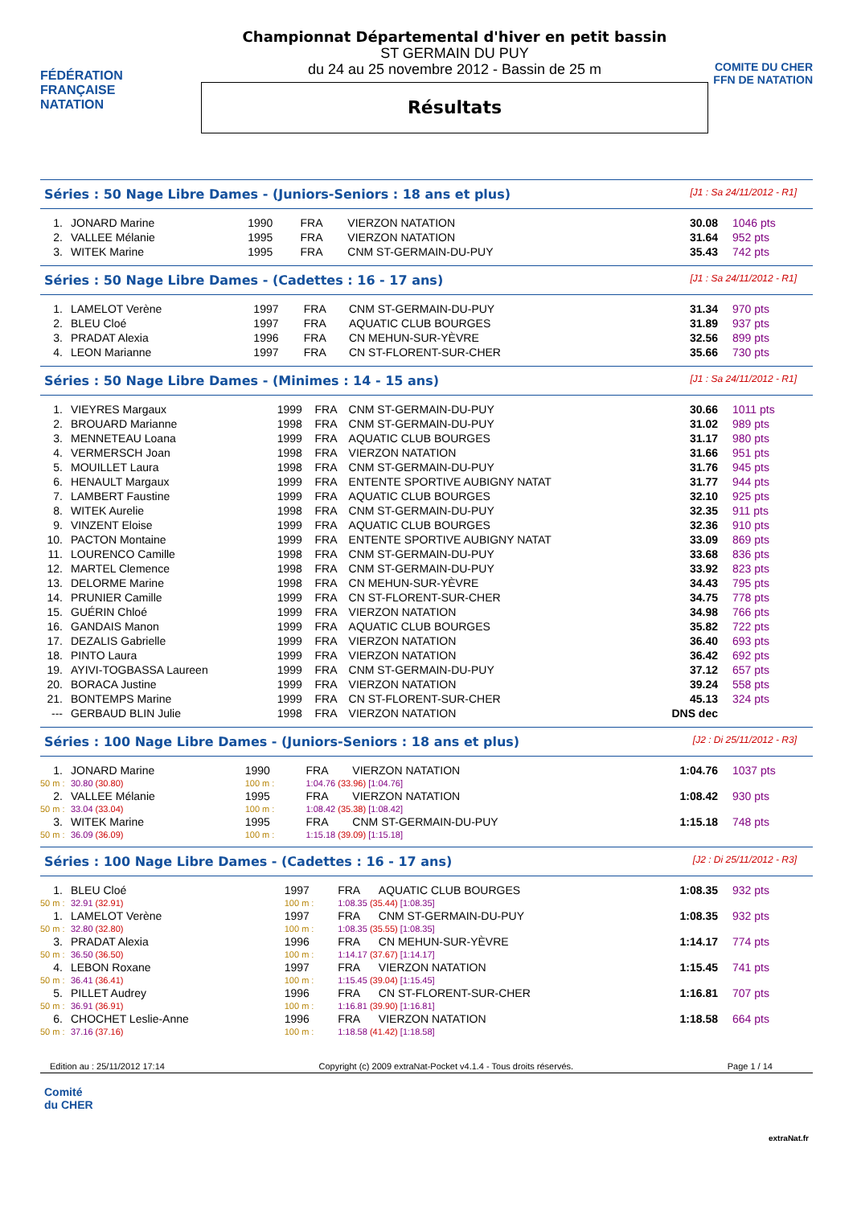FÉDÉRATION FRANÇAISE
NATATION
Championnat Départemental d'hiver en petit bassin
ST GERMAIN DU PUY
du 24 au 25 novembre 2012 - Bassin de 25 m
Résultats
COMITE DU CHER FFN DE NATATION
Séries : 50 Nage Libre Dames - (Juniors-Seniors : 18 ans et plus) [J1 : Sa 24/11/2012 - R1]
| 1. | JONARD Marine | 1990 | FRA | VIERZON NATATION | 30.08 | 1046 pts |
| 2. | VALLEE Mélanie | 1995 | FRA | VIERZON NATATION | 31.64 | 952 pts |
| 3. | WITEK Marine | 1995 | FRA | CNM ST-GERMAIN-DU-PUY | 35.43 | 742 pts |
Séries : 50 Nage Libre Dames - (Cadettes : 16 - 17 ans) [J1 : Sa 24/11/2012 - R1]
| 1. | LAMELOT Verène | 1997 | FRA | CNM ST-GERMAIN-DU-PUY | 31.34 | 970 pts |
| 2. | BLEU Cloé | 1997 | FRA | AQUATIC CLUB BOURGES | 31.89 | 937 pts |
| 3. | PRADAT Alexia | 1996 | FRA | CN MEHUN-SUR-YÈVRE | 32.56 | 899 pts |
| 4. | LEON Marianne | 1997 | FRA | CN ST-FLORENT-SUR-CHER | 35.66 | 730 pts |
Séries : 50 Nage Libre Dames - (Minimes : 14 - 15 ans) [J1 : Sa 24/11/2012 - R1]
| 1. | VIEYRES Margaux | 1999 | FRA | CNM ST-GERMAIN-DU-PUY | 30.66 | 1011 pts |
| 2. | BROUARD Marianne | 1998 | FRA | CNM ST-GERMAIN-DU-PUY | 31.02 | 989 pts |
| 3. | MENNETEAU Loana | 1999 | FRA | AQUATIC CLUB BOURGES | 31.17 | 980 pts |
| 4. | VERMERSCH Joan | 1998 | FRA | VIERZON NATATION | 31.66 | 951 pts |
| 5. | MOUILLET Laura | 1998 | FRA | CNM ST-GERMAIN-DU-PUY | 31.76 | 945 pts |
| 6. | HENAULT Margaux | 1999 | FRA | ENTENTE SPORTIVE AUBIGNY NATAT | 31.77 | 944 pts |
| 7. | LAMBERT Faustine | 1999 | FRA | AQUATIC CLUB BOURGES | 32.10 | 925 pts |
| 8. | WITEK Aurelie | 1998 | FRA | CNM ST-GERMAIN-DU-PUY | 32.35 | 911 pts |
| 9. | VINZENT Eloise | 1999 | FRA | AQUATIC CLUB BOURGES | 32.36 | 910 pts |
| 10. | PACTON Montaine | 1999 | FRA | ENTENTE SPORTIVE AUBIGNY NATAT | 33.09 | 869 pts |
| 11. | LOURENCO Camille | 1998 | FRA | CNM ST-GERMAIN-DU-PUY | 33.68 | 836 pts |
| 12. | MARTEL Clemence | 1998 | FRA | CNM ST-GERMAIN-DU-PUY | 33.92 | 823 pts |
| 13. | DELORME Marine | 1998 | FRA | CN MEHUN-SUR-YÈVRE | 34.43 | 795 pts |
| 14. | PRUNIER Camille | 1999 | FRA | CN ST-FLORENT-SUR-CHER | 34.75 | 778 pts |
| 15. | GUÉRIN Chloé | 1999 | FRA | VIERZON NATATION | 34.98 | 766 pts |
| 16. | GANDAIS Manon | 1999 | FRA | AQUATIC CLUB BOURGES | 35.82 | 722 pts |
| 17. | DEZALIS Gabrielle | 1999 | FRA | VIERZON NATATION | 36.40 | 693 pts |
| 18. | PINTO Laura | 1999 | FRA | VIERZON NATATION | 36.42 | 692 pts |
| 19. | AYIVI-TOGBASSA Laureen | 1999 | FRA | CNM ST-GERMAIN-DU-PUY | 37.12 | 657 pts |
| 20. | BORACA Justine | 1999 | FRA | VIERZON NATATION | 39.24 | 558 pts |
| 21. | BONTEMPS Marine | 1999 | FRA | CN ST-FLORENT-SUR-CHER | 45.13 | 324 pts |
| --- | GERBAUD BLIN Julie | 1998 | FRA | VIERZON NATATION | DNS dec | |
Séries : 100 Nage Libre Dames - (Juniors-Seniors : 18 ans et plus) [J2 : Di 25/11/2012 - R3]
| 1. | JONARD Marine | 1990 | FRA | VIERZON NATATION | 1:04.76 | 1037 pts |
| 50 m : | 30.80 (30.80) | 100 m : | 1:04.76 (33.96) [1:04.76] | | | |
| 2. | VALLEE Mélanie | 1995 | FRA | VIERZON NATATION | 1:08.42 | 930 pts |
| 50 m : | 33.04 (33.04) | 100 m : | 1:08.42 (35.38) [1:08.42] | | | |
| 3. | WITEK Marine | 1995 | FRA | CNM ST-GERMAIN-DU-PUY | 1:15.18 | 748 pts |
| 50 m : | 36.09 (36.09) | 100 m : | 1:15.18 (39.09) [1:15.18] | | | |
Séries : 100 Nage Libre Dames - (Cadettes : 16 - 17 ans) [J2 : Di 25/11/2012 - R3]
| 1. | BLEU Cloé | 1997 | FRA | AQUATIC CLUB BOURGES | 1:08.35 | 932 pts |
| 50 m : | 32.91 (32.91) | 100 m : | 1:08.35 (35.44) [1:08.35] | | | |
| 1. | LAMELOT Verène | 1997 | FRA | CNM ST-GERMAIN-DU-PUY | 1:08.35 | 932 pts |
| 50 m : | 32.80 (32.80) | 100 m : | 1:08.35 (35.55) [1:08.35] | | | |
| 3. | PRADAT Alexia | 1996 | FRA | CN MEHUN-SUR-YÈVRE | 1:14.17 | 774 pts |
| 50 m : | 36.50 (36.50) | 100 m : | 1:14.17 (37.67) [1:14.17] | | | |
| 4. | LEBON Roxane | 1997 | FRA | VIERZON NATATION | 1:15.45 | 741 pts |
| 50 m : | 36.41 (36.41) | 100 m : | 1:15.45 (39.04) [1:15.45] | | | |
| 5. | PILLET Audrey | 1996 | FRA | CN ST-FLORENT-SUR-CHER | 1:16.81 | 707 pts |
| 50 m : | 36.91 (36.91) | 100 m : | 1:16.81 (39.90) [1:16.81] | | | |
| 6. | CHOCHET Leslie-Anne | 1996 | FRA | VIERZON NATATION | 1:18.58 | 664 pts |
| 50 m : | 37.16 (37.16) | 100 m : | 1:18.58 (41.42) [1:18.58] | | | |
Edition au : 25/11/2012 17:14 Copyright (c) 2009 extraNat-Pocket v4.1.4 - Tous droits réservés. Page 1 / 14
Comité
du CHER
extraNat.fr